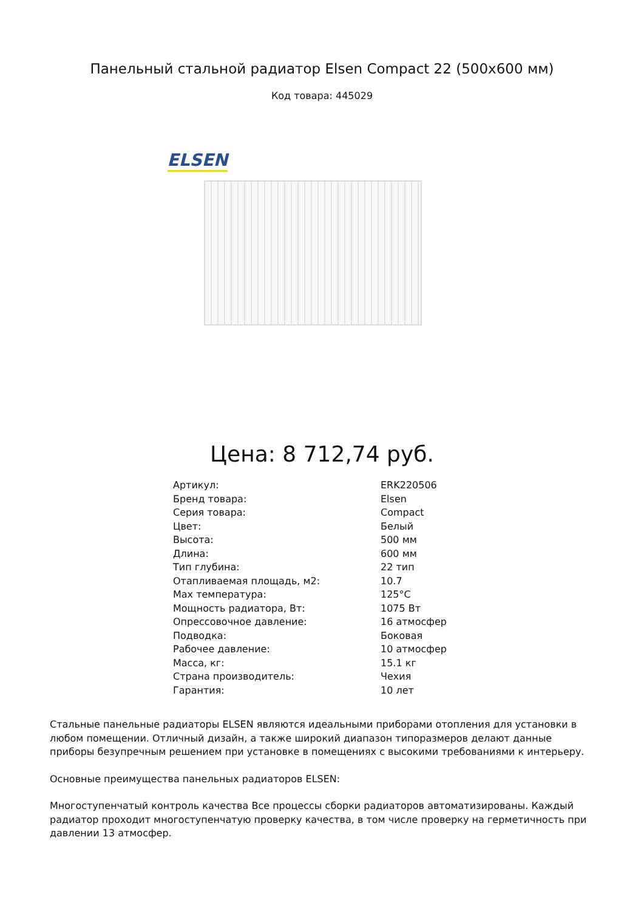Панельный стальной радиатор Elsen Compact 22 (500x600 мм)
Код товара: 445029
ELSEN
Цена: 8 712,74 руб.
| Артикул: | ERK220506 |
| Бренд товара: | Elsen |
| Серия товара: | Compact |
| Цвет: | Белый |
| Высота: | 500 мм |
| Длина: | 600 мм |
| Тип глубина: | 22 тип |
| Отапливаемая площадь, м2: | 10.7 |
| Max температура: | 125°C |
| Мощность радиатора, Вт: | 1075 Вт |
| Опрессовочное давление: | 16 атмосфер |
| Подводка: | Боковая |
| Рабочее давление: | 10 атмосфер |
| Масса, кг: | 15.1 кг |
| Страна производитель: | Чехия |
| Гарантия: | 10 лет |
Стальные панельные радиаторы ELSEN являются идеальными приборами отопления для установки в любом помещении. Отличный дизайн, а также широкий диапазон типоразмеров делают данные приборы безупречным решением при установке в помещениях с высокими требованиями к интерьеру.
Основные преимущества панельных радиаторов ELSEN:
Многоступенчатый контроль качества Все процессы сборки радиаторов автоматизированы. Каждый радиатор проходит многоступенчатую проверку качества, в том числе проверку на герметичность при давлении 13 атмосфер.